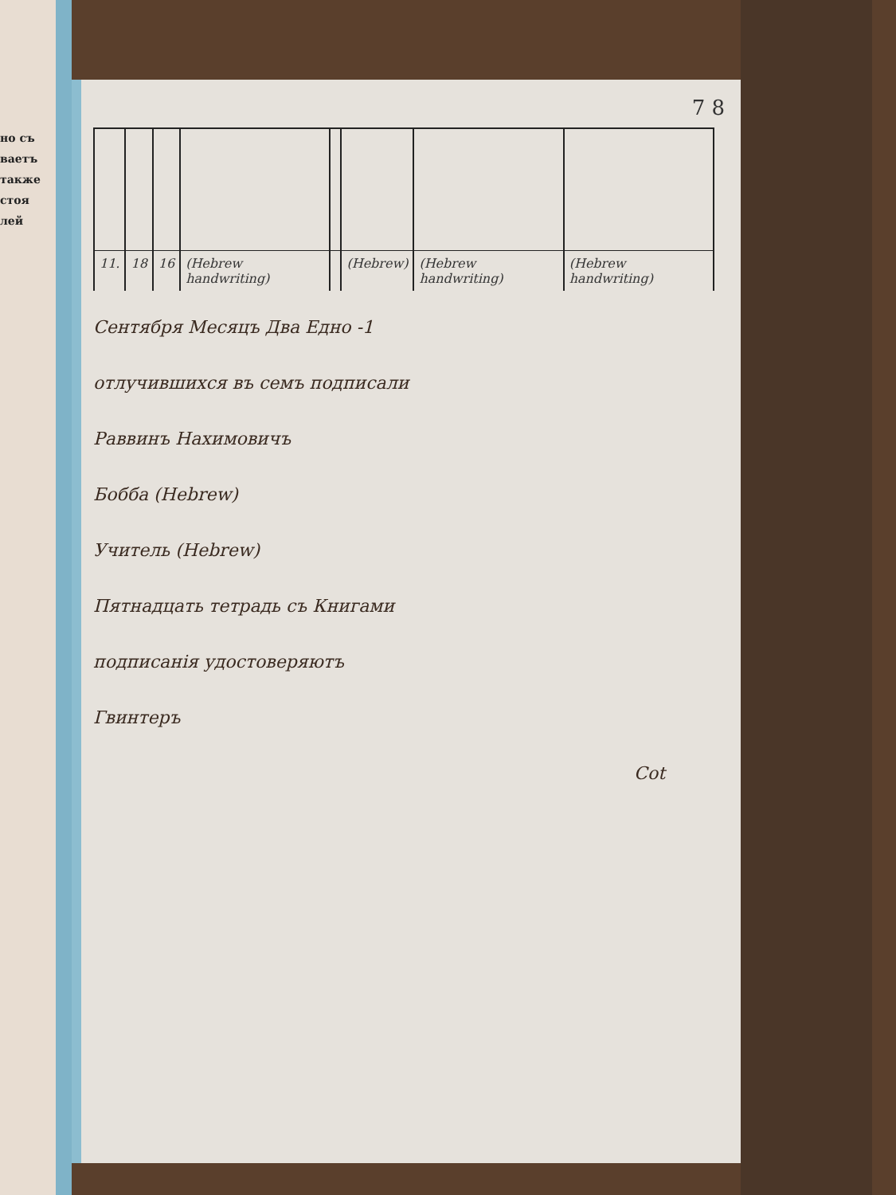но съ
вaетъ
также
стоя
лей
7 8
| 11. | 18 | 16 | (Hebrew handwriting) | | (Hebrew) | (Hebrew handwriting) | (Hebrew handwriting) |
Сентября Месяцъ Два Едно -1
отлучившихся въ семъ подписали
Раввинъ Нахимовичъ
Бобба (Hebrew)
Учитель (Hebrew)
Пятнадцать тетрадь съ Книгами
подписанія удостоверяютъ
Гвинтеръ
Cot